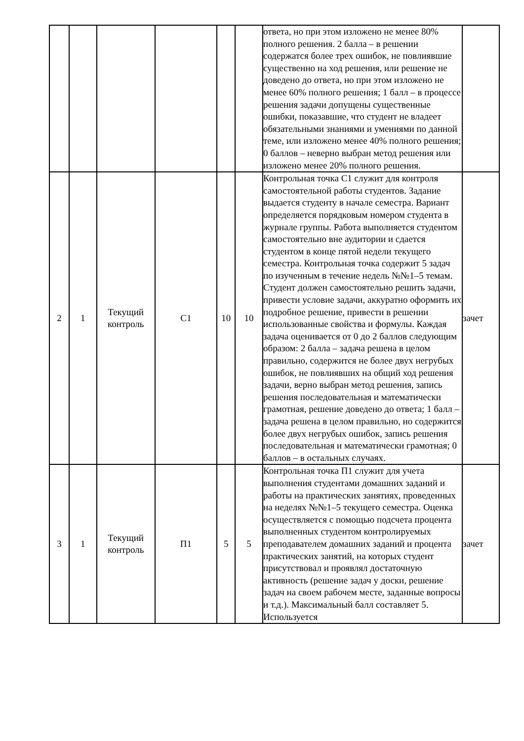| | | | | | | ответа, но при этом изложено не менее 80% полного решения. 2 балла – в решении содержатся более трех ошибок, не повлиявшие существенно на ход решения, или решение не доведено до ответа, но при этом изложено не менее 60% полного решения; 1 балл – в процессе решения задачи допущены существенные ошибки, показавшие, что студент не владеет обязательными знаниями и умениями по данной теме, или изложено менее 40% полного решения; 0 баллов – неверно выбран метод решения или изложено менее 20% полного решения. | |
| 2 | 1 | Текущий контроль | С1 | 10 | 10 | Контрольная точка С1 служит для контроля самостоятельной работы студентов. Задание выдается студенту в начале семестра. Вариант определяется порядковым номером студента в журнале группы. Работа выполняется студентом самостоятельно вне аудитории и сдается студентом в конце пятой недели текущего семестра. Контрольная точка содержит 5 задач по изученным в течение недель №№1–5 темам. Студент должен самостоятельно решить задачи, привести условие задачи, аккуратно оформить их подробное решение, привести в решении использованные свойства и формулы. Каждая задача оценивается от 0 до 2 баллов следующим образом: 2 балла – задача решена в целом правильно, содержится не более двух негрубых ошибок, не повлиявших на общий ход решения задачи, верно выбран метод решения, запись решения последовательная и математически грамотная, решение доведено до ответа; 1 балл – задача решена в целом правильно, но содержится более двух негрубых ошибок, запись решения последовательная и математически грамотная; 0 баллов – в остальных случаях. | зачет |
| 3 | 1 | Текущий контроль | П1 | 5 | 5 | Контрольная точка П1 служит для учета выполнения студентами домашних заданий и работы на практических занятиях, проведенных на неделях №№1–5 текущего семестра. Оценка осуществляется с помощью подсчета процента выполненных студентом контролируемых преподавателем домашних заданий и процента практических занятий, на которых студент присутствовал и проявлял достаточную активность (решение задач у доски, решение задач на своем рабочем месте, заданные вопросы и т.д.). Максимальный балл составляет 5. Используется | зачет |